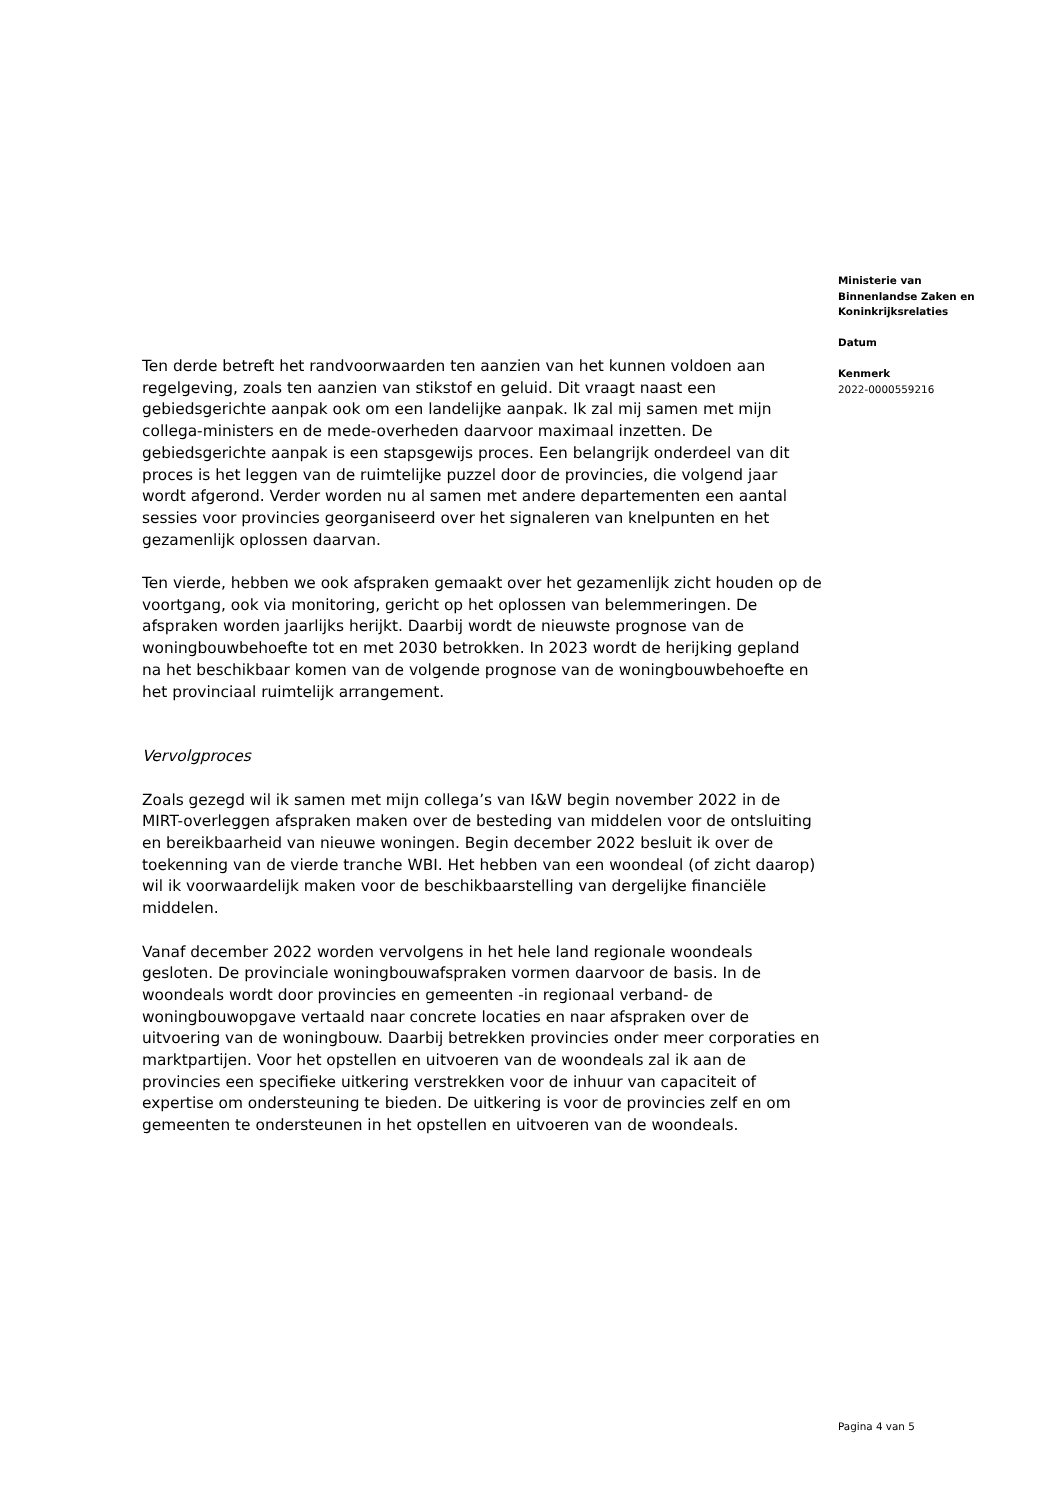Ten derde betreft het randvoorwaarden ten aanzien van het kunnen voldoen aan regelgeving, zoals ten aanzien van stikstof en geluid. Dit vraagt naast een gebiedsgerichte aanpak ook om een landelijke aanpak. Ik zal mij samen met mijn collega-ministers en de mede-overheden daarvoor maximaal inzetten. De gebiedsgerichte aanpak is een stapsgewijs proces. Een belangrijk onderdeel van dit proces is het leggen van de ruimtelijke puzzel door de provincies, die volgend jaar wordt afgerond. Verder worden nu al samen met andere departementen een aantal sessies voor provincies georganiseerd over het signaleren van knelpunten en het gezamenlijk oplossen daarvan.
Ten vierde, hebben we ook afspraken gemaakt over het gezamenlijk zicht houden op de voortgang, ook via monitoring, gericht op het oplossen van belemmeringen. De afspraken worden jaarlijks herijkt. Daarbij wordt de nieuwste prognose van de woningbouwbehoefte tot en met 2030 betrokken. In 2023 wordt de herijking gepland na het beschikbaar komen van de volgende prognose van de woningbouwbehoefte en het provinciaal ruimtelijk arrangement.
Vervolgproces
Zoals gezegd wil ik samen met mijn collega’s van I&W begin november 2022 in de MIRT-overleggen afspraken maken over de besteding van middelen voor de ontsluiting en bereikbaarheid van nieuwe woningen. Begin december 2022 besluit ik over de toekenning van de vierde tranche WBI. Het hebben van een woondeal (of zicht daarop) wil ik voorwaardelijk maken voor de beschikbaarstelling van dergelijke financiële middelen.
Vanaf december 2022 worden vervolgens in het hele land regionale woondeals gesloten. De provinciale woningbouwafspraken vormen daarvoor de basis. In de woondeals wordt door provincies en gemeenten -in regionaal verband- de woningbouwopgave vertaald naar concrete locaties en naar afspraken over de uitvoering van de woningbouw. Daarbij betrekken provincies onder meer corporaties en marktpartijen. Voor het opstellen en uitvoeren van de woondeals zal ik aan de provincies een specifieke uitkering verstrekken voor de inhuur van capaciteit of expertise om ondersteuning te bieden. De uitkering is voor de provincies zelf en om gemeenten te ondersteunen in het opstellen en uitvoeren van de woondeals.
Ministerie van
Binnenlandse Zaken en
Koninkrijksrelaties
Datum
Kenmerk
2022-0000559216
Pagina 4 van 5